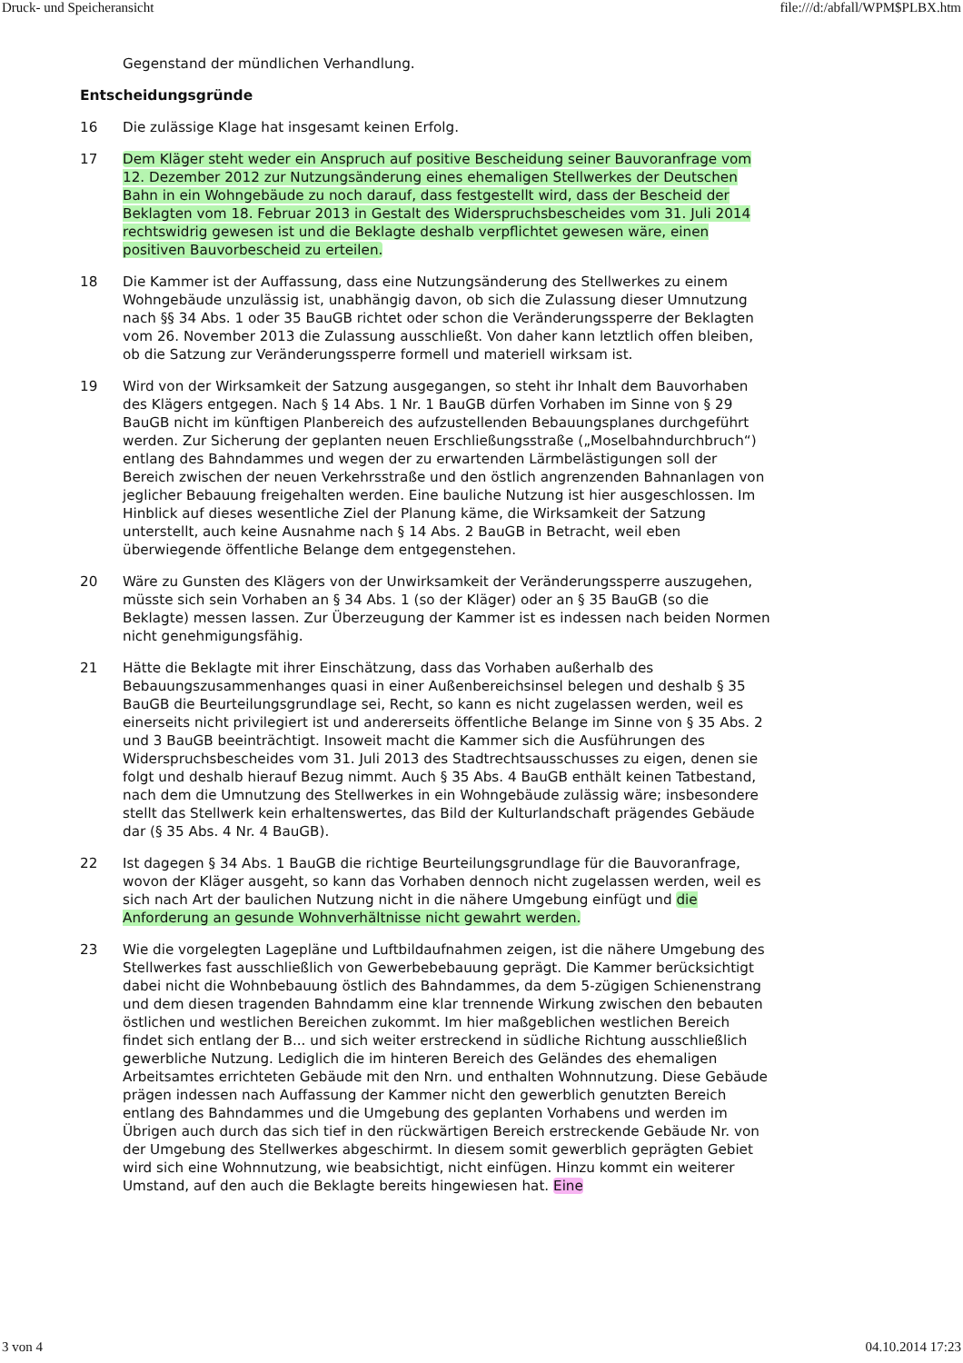Druck- und Speicheransicht file:///d:/abfall/WPM$PLBX.htm
Gegenstand der mündlichen Verhandlung.
Entscheidungsgründe
16 Die zulässige Klage hat insgesamt keinen Erfolg.
17 Dem Kläger steht weder ein Anspruch auf positive Bescheidung seiner Bauvoranfrage vom 12. Dezember 2012 zur Nutzungsänderung eines ehemaligen Stellwerkes der Deutschen Bahn in ein Wohngebäude zu noch darauf, dass festgestellt wird, dass der Bescheid der Beklagten vom 18. Februar 2013 in Gestalt des Widerspruchsbescheides vom 31. Juli 2014 rechtswidrig gewesen ist und die Beklagte deshalb verpflichtet gewesen wäre, einen positiven Bauvorbescheid zu erteilen.
18 Die Kammer ist der Auffassung, dass eine Nutzungsänderung des Stellwerkes zu einem Wohngebäude unzulässig ist, unabhängig davon, ob sich die Zulassung dieser Umnutzung nach §§ 34 Abs. 1 oder 35 BauGB richtet oder schon die Veränderungssperre der Beklagten vom 26. November 2013 die Zulassung ausschließt. Von daher kann letztlich offen bleiben, ob die Satzung zur Veränderungssperre formell und materiell wirksam ist.
19 Wird von der Wirksamkeit der Satzung ausgegangen, so steht ihr Inhalt dem Bauvorhaben des Klägers entgegen. Nach § 14 Abs. 1 Nr. 1 BauGB dürfen Vorhaben im Sinne von § 29 BauGB nicht im künftigen Planbereich des aufzustellenden Bebauungsplanes durchgeführt werden. Zur Sicherung der geplanten neuen Erschließungsstraße („Moselbahndurchbruch“) entlang des Bahndammes und wegen der zu erwartenden Lärmbelästigungen soll der Bereich zwischen der neuen Verkehrsstraße und den östlich angrenzenden Bahnanlagen von jeglicher Bebauung freigehalten werden. Eine bauliche Nutzung ist hier ausgeschlossen. Im Hinblick auf dieses wesentliche Ziel der Planung käme, die Wirksamkeit der Satzung unterstellt, auch keine Ausnahme nach § 14 Abs. 2 BauGB in Betracht, weil eben überwiegende öffentliche Belange dem entgegenstehen.
20 Wäre zu Gunsten des Klägers von der Unwirksamkeit der Veränderungssperre auszugehen, müsste sich sein Vorhaben an § 34 Abs. 1 (so der Kläger) oder an § 35 BauGB (so die Beklagte) messen lassen. Zur Überzeugung der Kammer ist es indessen nach beiden Normen nicht genehmigungsfähig.
21 Hätte die Beklagte mit ihrer Einschätzung, dass das Vorhaben außerhalb des Bebauungszusammenhanges quasi in einer Außenbereichsinsel belegen und deshalb § 35 BauGB die Beurteilungsgrundlage sei, Recht, so kann es nicht zugelassen werden, weil es einerseits nicht privilegiert ist und andererseits öffentliche Belange im Sinne von § 35 Abs. 2 und 3 BauGB beeinträchtigt. Insoweit macht die Kammer sich die Ausführungen des Widerspruchsbescheides vom 31. Juli 2013 des Stadtrechtsausschusses zu eigen, denen sie folgt und deshalb hierauf Bezug nimmt. Auch § 35 Abs. 4 BauGB enthält keinen Tatbestand, nach dem die Umnutzung des Stellwerkes in ein Wohngebäude zulässig wäre; insbesondere stellt das Stellwerk kein erhaltenswertes, das Bild der Kulturlandschaft prägendes Gebäude dar (§ 35 Abs. 4 Nr. 4 BauGB).
22 Ist dagegen § 34 Abs. 1 BauGB die richtige Beurteilungsgrundlage für die Bauvoranfrage, wovon der Kläger ausgeht, so kann das Vorhaben dennoch nicht zugelassen werden, weil es sich nach Art der baulichen Nutzung nicht in die nähere Umgebung einfügt und die Anforderung an gesunde Wohnverhältnisse nicht gewahrt werden.
23 Wie die vorgelegten Lagepläne und Luftbildaufnahmen zeigen, ist die nähere Umgebung des Stellwerkes fast ausschließlich von Gewerbebebauung geprägt. Die Kammer berücksichtigt dabei nicht die Wohnbebauung östlich des Bahndammes, da dem 5-zügigen Schienenstrang und dem diesen tragenden Bahndamm eine klar trennende Wirkung zwischen den bebauten östlichen und westlichen Bereichen zukommt. Im hier maßgeblichen westlichen Bereich findet sich entlang der B... und sich weiter erstreckend in südliche Richtung ausschließlich gewerbliche Nutzung. Lediglich die im hinteren Bereich des Geländes des ehemaligen Arbeitsamtes errichteten Gebäude mit den Nrn. und enthalten Wohnnutzung. Diese Gebäude prägen indessen nach Auffassung der Kammer nicht den gewerblich genutzten Bereich entlang des Bahndammes und die Umgebung des geplanten Vorhabens und werden im Übrigen auch durch das sich tief in den rückwärtigen Bereich erstreckende Gebäude Nr. von der Umgebung des Stellwerkes abgeschirmt. In diesem somit gewerblich geprägten Gebiet wird sich eine Wohnnutzung, wie beabsichtigt, nicht einfügen. Hinzu kommt ein weiterer Umstand, auf den auch die Beklagte bereits hingewiesen hat. Eine
3 von 4 04.10.2014 17:23